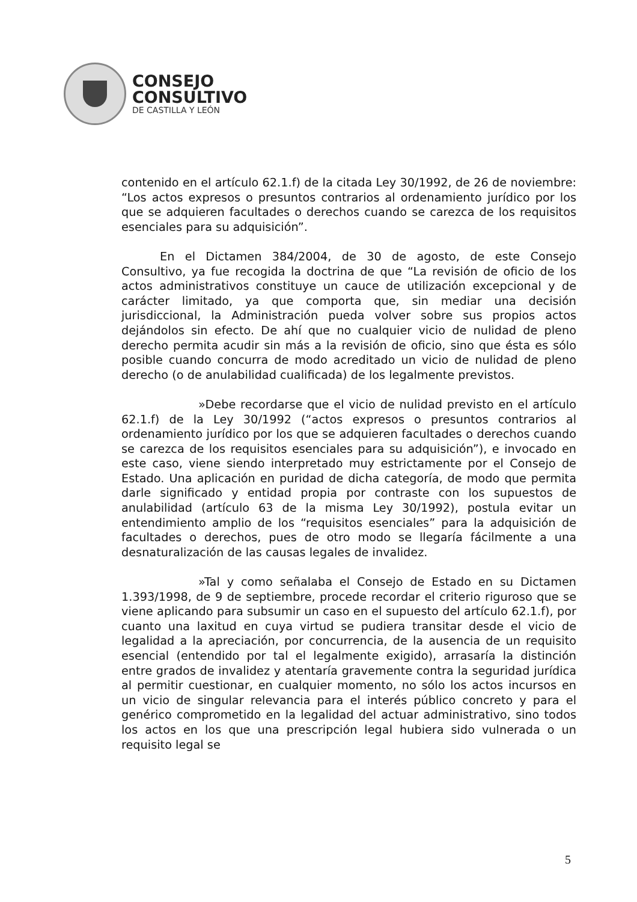CONSEJO
CONSULTIVO
DE CASTILLA Y LEÓN
contenido en el artículo 62.1.f) de la citada Ley 30/1992, de 26 de noviembre: “Los actos expresos o presuntos contrarios al ordenamiento jurídico por los que se adquieren facultades o derechos cuando se carezca de los requisitos esenciales para su adquisición”.
En el Dictamen 384/2004, de 30 de agosto, de este Consejo Consultivo, ya fue recogida la doctrina de que “La revisión de oficio de los actos administrativos constituye un cauce de utilización excepcional y de carácter limitado, ya que comporta que, sin mediar una decisión jurisdiccional, la Administración pueda volver sobre sus propios actos dejándolos sin efecto. De ahí que no cualquier vicio de nulidad de pleno derecho permita acudir sin más a la revisión de oficio, sino que ésta es sólo posible cuando concurra de modo acreditado un vicio de nulidad de pleno derecho (o de anulabilidad cualificada) de los legalmente previstos.
»Debe recordarse que el vicio de nulidad previsto en el artículo 62.1.f) de la Ley 30/1992 (“actos expresos o presuntos contrarios al ordenamiento jurídico por los que se adquieren facultades o derechos cuando se carezca de los requisitos esenciales para su adquisición”), e invocado en este caso, viene siendo interpretado muy estrictamente por el Consejo de Estado. Una aplicación en puridad de dicha categoría, de modo que permita darle significado y entidad propia por contraste con los supuestos de anulabilidad (artículo 63 de la misma Ley 30/1992), postula evitar un entendimiento amplio de los “requisitos esenciales” para la adquisición de facultades o derechos, pues de otro modo se llegaría fácilmente a una desnaturalización de las causas legales de invalidez.
»Tal y como señalaba el Consejo de Estado en su Dictamen 1.393/1998, de 9 de septiembre, procede recordar el criterio riguroso que se viene aplicando para subsumir un caso en el supuesto del artículo 62.1.f), por cuanto una laxitud en cuya virtud se pudiera transitar desde el vicio de legalidad a la apreciación, por concurrencia, de la ausencia de un requisito esencial (entendido por tal el legalmente exigido), arrasaría la distinción entre grados de invalidez y atentaría gravemente contra la seguridad jurídica al permitir cuestionar, en cualquier momento, no sólo los actos incursos en un vicio de singular relevancia para el interés público concreto y para el genérico comprometido en la legalidad del actuar administrativo, sino todos los actos en los que una prescripción legal hubiera sido vulnerada o un requisito legal se
5